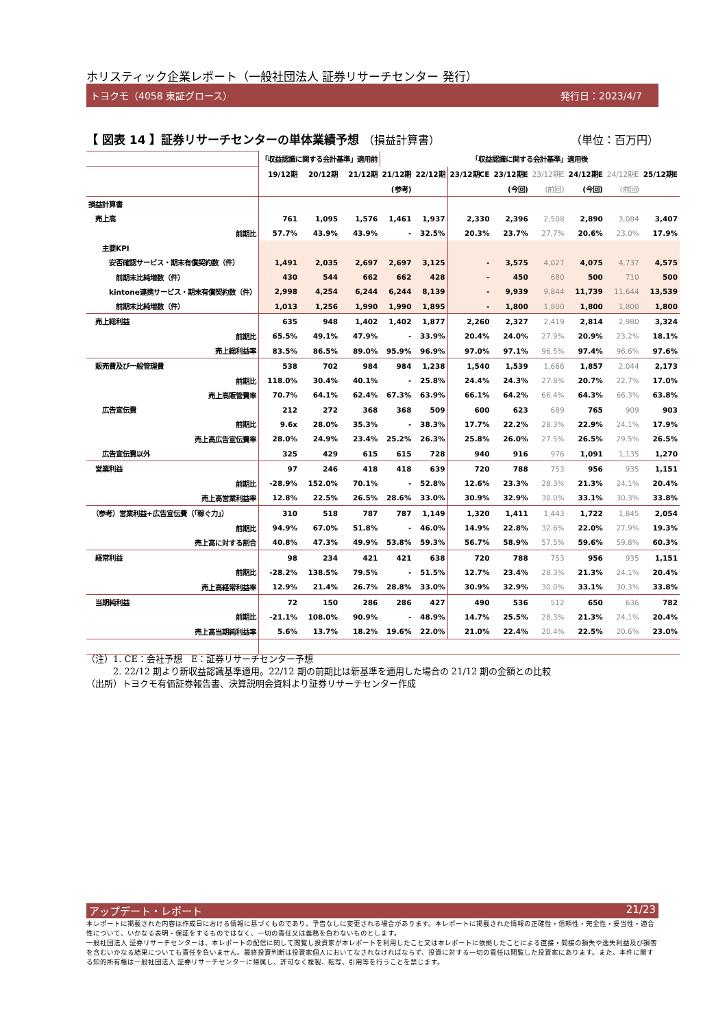ホリスティック企業レポート（一般社団法人 証券リサーチセンター 発行）
トヨクモ（4058 東証グロース） 発行日：2023/4/7
【 図表 14 】証券リサーチセンターの単体業績予想 （損益計算書） （単位：百万円）
| | 「収益認識に関する会計基準」適用前 | | | 「収益認識に関する会計基準」適用後 | | | | | | | |
| | 19/12期 | 20/12期 | 21/12期 | 21/12期 | 22/12期 | 23/12期CE | 23/12期E | 23/12期E | 24/12期E | 24/12期E | 25/12期E |
| | | | | (参考) | | | (今回) | (前回) | (今回) | (前回) | |
| 損益計算書 | | | | | | | | | | | |
| 売上高 | 761 | 1,095 | 1,576 | 1,461 | 1,937 | 2,330 | 2,396 | 2,508 | 2,890 | 3,084 | 3,407 |
| 前期比 | 57.7% | 43.9% | 43.9% | - | 32.5% | 20.3% | 23.7% | 27.7% | 20.6% | 23.0% | 17.9% |
| 主要KPI | | | | | | | | | | | |
| 安否確認サービス・期末有償契約数（件） | 1,491 | 2,035 | 2,697 | 2,697 | 3,125 | - | 3,575 | 4,027 | 4,075 | 4,737 | 4,575 |
| 前期末比純増数（件） | 430 | 544 | 662 | 662 | 428 | - | 450 | 680 | 500 | 710 | 500 |
| kintone連携サービス・期末有償契約数（件） | 2,998 | 4,254 | 6,244 | 6,244 | 8,139 | - | 9,939 | 9,844 | 11,739 | 11,644 | 13,539 |
| 前期末比純増数（件） | 1,013 | 1,256 | 1,990 | 1,990 | 1,895 | - | 1,800 | 1,800 | 1,800 | 1,800 | 1,800 |
| 売上総利益 | 635 | 948 | 1,402 | 1,402 | 1,877 | 2,260 | 2,327 | 2,419 | 2,814 | 2,980 | 3,324 |
| 前期比 | 65.5% | 49.1% | 47.9% | - | 33.9% | 20.4% | 24.0% | 27.9% | 20.9% | 23.2% | 18.1% |
| 売上総利益率 | 83.5% | 86.5% | 89.0% | 95.9% | 96.9% | 97.0% | 97.1% | 96.5% | 97.4% | 96.6% | 97.6% |
| 販売費及び一般管理費 | 538 | 702 | 984 | 984 | 1,238 | 1,540 | 1,539 | 1,666 | 1,857 | 2,044 | 2,173 |
| 前期比 | 118.0% | 30.4% | 40.1% | - | 25.8% | 24.4% | 24.3% | 27.8% | 20.7% | 22.7% | 17.0% |
| 売上高販管費率 | 70.7% | 64.1% | 62.4% | 67.3% | 63.9% | 66.1% | 64.2% | 66.4% | 64.3% | 66.3% | 63.8% |
| 広告宣伝費 | 212 | 272 | 368 | 368 | 509 | 600 | 623 | 689 | 765 | 909 | 903 |
| 前期比 | 9.6x | 28.0% | 35.3% | - | 38.3% | 17.7% | 22.2% | 28.3% | 22.9% | 24.1% | 17.9% |
| 売上高広告宣伝費率 | 28.0% | 24.9% | 23.4% | 25.2% | 26.3% | 25.8% | 26.0% | 27.5% | 26.5% | 29.5% | 26.5% |
| 広告宣伝費以外 | 325 | 429 | 615 | 615 | 728 | 940 | 916 | 976 | 1,091 | 1,135 | 1,270 |
| 営業利益 | 97 | 246 | 418 | 418 | 639 | 720 | 788 | 753 | 956 | 935 | 1,151 |
| 前期比 | -28.9% | 152.0% | 70.1% | - | 52.8% | 12.6% | 23.3% | 28.3% | 21.3% | 24.1% | 20.4% |
| 売上高営業利益率 | 12.8% | 22.5% | 26.5% | 28.6% | 33.0% | 30.9% | 32.9% | 30.0% | 33.1% | 30.3% | 33.8% |
| （参考）営業利益+広告宣伝費（「稼ぐ力」） | 310 | 518 | 787 | 787 | 1,149 | 1,320 | 1,411 | 1,443 | 1,722 | 1,845 | 2,054 |
| 前期比 | 94.9% | 67.0% | 51.8% | - | 46.0% | 14.9% | 22.8% | 32.6% | 22.0% | 27.9% | 19.3% |
| 売上高に対する割合 | 40.8% | 47.3% | 49.9% | 53.8% | 59.3% | 56.7% | 58.9% | 57.5% | 59.6% | 59.8% | 60.3% |
| 経常利益 | 98 | 234 | 421 | 421 | 638 | 720 | 788 | 753 | 956 | 935 | 1,151 |
| 前期比 | -28.2% | 138.5% | 79.5% | - | 51.5% | 12.7% | 23.4% | 28.3% | 21.3% | 24.1% | 20.4% |
| 売上高経常利益率 | 12.9% | 21.4% | 26.7% | 28.8% | 33.0% | 30.9% | 32.9% | 30.0% | 33.1% | 30.3% | 33.8% |
| 当期純利益 | 72 | 150 | 286 | 286 | 427 | 490 | 536 | 512 | 650 | 636 | 782 |
| 前期比 | -21.1% | 108.0% | 90.9% | - | 48.9% | 14.7% | 25.5% | 28.3% | 21.3% | 24.1% | 20.4% |
| 売上高当期純利益率 | 5.6% | 13.7% | 18.2% | 19.6% | 22.0% | 21.0% | 22.4% | 20.4% | 22.5% | 20.6% | 23.0% |
（注）1. CE：会社予想　E：証券リサーチセンター予想
　　　2. 22/12 期より新収益認識基準適用。22/12 期の前期比は新基準を適用した場合の 21/12 期の金額との比較
（出所）トヨクモ有価証券報告書、決算説明会資料より証券リサーチセンター作成
アップデート・レポート 21/23
本レポートに掲載された内容は作成日における情報に基づくものであり、予告なしに変更される場合があります。本レポートに掲載された情報の正確性・信頼性・完全性・妥当性・適合性について、いかなる表明・保証をするものではなく、一切の責任又は義務を負わないものとします。
一般社団法人 証券リサーチセンターは、本レポートの配信に関して閲覧し投資家が本レポートを利用したこと又は本レポートに依拠したことによる直接・間接の損失や逸失利益及び損害を含むいかなる結果についても責任を負いません。最終投資判断は投資家個人においてなされなければならず、投資に対する一切の責任は閲覧した投資家にあります。また、本件に関する知的所有権は一般社団法人 証券リサーチセンターに帰属し、許可なく複製、転写、引用等を行うことを禁じます。